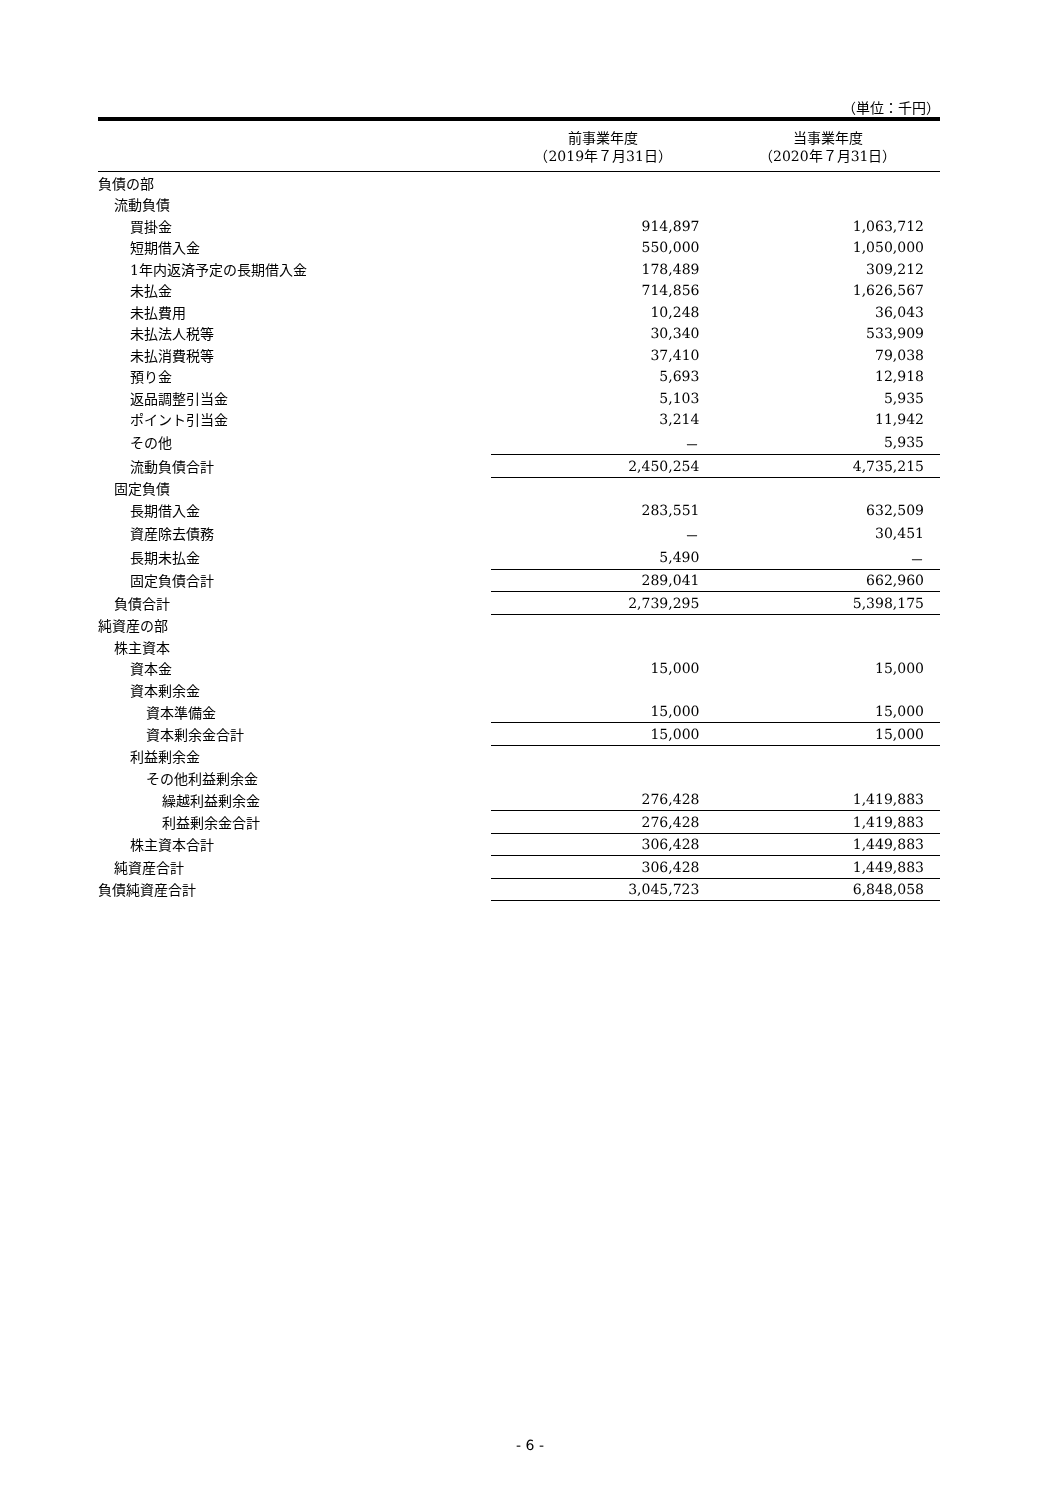（単位：千円）
| | 前事業年度 （2019年７月31日） | 当事業年度 （2020年７月31日） |
| --- | --- | --- |
| 負債の部 | | |
| 流動負債 | | |
| 買掛金 | 914,897 | 1,063,712 |
| 短期借入金 | 550,000 | 1,050,000 |
| 1年内返済予定の長期借入金 | 178,489 | 309,212 |
| 未払金 | 714,856 | 1,626,567 |
| 未払費用 | 10,248 | 36,043 |
| 未払法人税等 | 30,340 | 533,909 |
| 未払消費税等 | 37,410 | 79,038 |
| 預り金 | 5,693 | 12,918 |
| 返品調整引当金 | 5,103 | 5,935 |
| ポイント引当金 | 3,214 | 11,942 |
| その他 | － | 5,935 |
| 流動負債合計 | 2,450,254 | 4,735,215 |
| 固定負債 | | |
| 長期借入金 | 283,551 | 632,509 |
| 資産除去債務 | － | 30,451 |
| 長期未払金 | 5,490 | － |
| 固定負債合計 | 289,041 | 662,960 |
| 負債合計 | 2,739,295 | 5,398,175 |
| 純資産の部 | | |
| 株主資本 | | |
| 資本金 | 15,000 | 15,000 |
| 資本剰余金 | | |
| 資本準備金 | 15,000 | 15,000 |
| 資本剰余金合計 | 15,000 | 15,000 |
| 利益剰余金 | | |
| その他利益剰余金 | | |
| 繰越利益剰余金 | 276,428 | 1,419,883 |
| 利益剰余金合計 | 276,428 | 1,419,883 |
| 株主資本合計 | 306,428 | 1,449,883 |
| 純資産合計 | 306,428 | 1,449,883 |
| 負債純資産合計 | 3,045,723 | 6,848,058 |
- 6 -